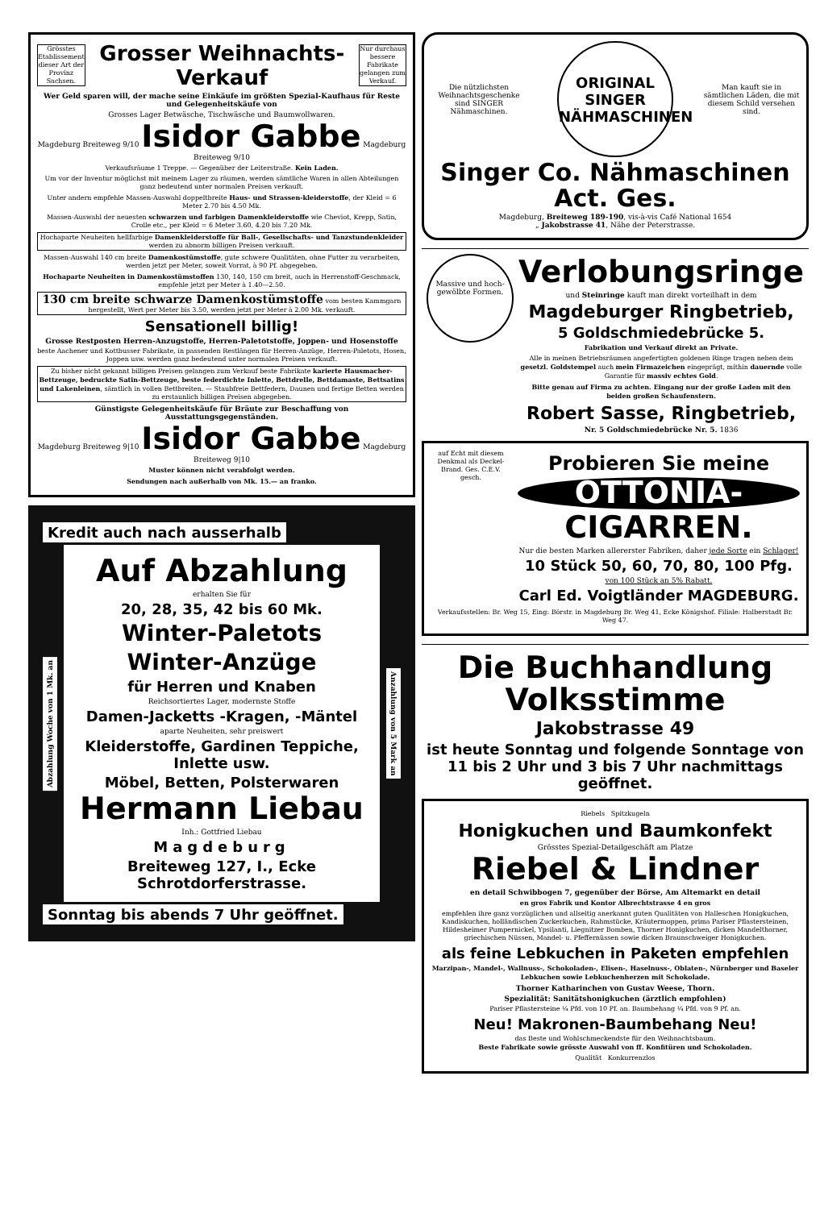Grösstes Etablissement dieser Art der Provinz Sachsen.
Grosser Weihnachts-Verkauf
Nur durchaus bessere Fabrikate gelangen zum Verkauf.
Wer Geld sparen will, der mache seine Einkäufe im größten Spezial-Kaufhaus für Reste und Gelegenheitskäufe von
Grosses Lager Betwäsche, Tischwäsche und Baumwollwaren.
Magdeburg Breiteweg 9/10 Isidor Gabbe Magdeburg Breiteweg 9/10
Verkaufsräume 1 Treppe. — Gegenüber der Leiterstraße. Kein Laden.
Um vor der Inventur möglichst mit meinem Lager zu räumen, werden sämtliche Waren in allen Abteilungen ganz bedeutend unter normalen Preisen verkauft.
Unter andern empfehle Massen-Auswahl doppeltbreite Haus- und Strassen-kleiderstoffe, der Kleid = 6 Meter 2.70 bis 4.50 Mk.
Massen-Auswahl der neuesten schwarzen und farbigen Damenkleiderstoffe wie Cheviot, Krepp, Satin, Crolle etc., per Kleid = 6 Meter 3.60, 4.20 bis 7.20 Mk.
Hochaparte Neuheiten hellfarbige Damenkleiderstoffe für Ball-, Gesellschafts- und Tanzstundenkleider werden zu abnorm billigen Preisen verkauft.
Massen-Auswahl 140 cm breite Damenkostümstoffe, gute schwere Qualitäten, ohne Futter zu verarbeiten, werden jetzt per Meter, soweit Vorrat, à 90 Pf. abgegeben.
Hochaparte Neuheiten in Damenkostümstoffen 130, 140, 150 cm breit, auch in Herrenstoff-Geschmack, empfehle jetzt per Meter à 1.40—2.50.
130 cm breite schwarze Damenkostümstoffe vom besten Kammgarn hergestellt, Wert per Meter bis 3.50, werden jetzt per Meter à 2.00 Mk. verkauft.
Sensationell billig!
Grosse Restposten Herren-Anzugstoffe, Herren-Paletotstoffe, Joppen- und Hosenstoffe
beste Aachener und Kottbusser Fabrikate, in passenden Restlängen für Herren-Anzüge, Herren-Paletots, Hosen, Joppen usw. werden ganz bedeutend unter normalen Preisen verkauft.
Zu bisher nicht gekannt billigen Preisen gelangen zum Verkauf beste Fabrikate karierte Hausmacher-Bettzeuge, bedruckte Satin-Bettzeuge, beste federdichte Inlette, Bettdrelle, Bettdamaste, Bettsatins und Lakenleinen, sämtlich in vollen Bettbreiten. — Staubfreie Bettfedern, Daunen und fertige Betten werden zu erstaunlich billigen Preisen abgegeben.
Günstigste Gelegenheitskäufe für Bräute zur Beschaffung von Ausstattungsgegenständen.
Magdeburg Breiteweg 9|10 Isidor Gabbe Magdeburg Breiteweg 9|10
Muster können nicht verabfolgt werden.
Sendungen nach außerhalb von Mk. 15.— an franko.
Kredit auch nach ausserhalb
Abzahlung Woche von 1 Mk. an
Auf Abzahlung
erhalten Sie für
20, 28, 35, 42 bis 60 Mk.
Winter-Paletots
Winter-Anzüge
für Herren und Knaben
Reichsortiertes Lager, modernste Stoffe
Damen-Jacketts -Kragen, -Mäntel
aparte Neuheiten, sehr preiswert
Kleiderstoffe, Gardinen Teppiche, Inlette usw.
Möbel, Betten, Polsterwaren
Hermann Liebau
Inh.: Gottfried Liebau
Magdeburg
Breiteweg 127, I., Ecke Schrotdorferstrasse.
Anzahlung von 5 Mark an
Sonntag bis abends 7 Uhr geöffnet.
Die nützlichsten Weihnachtsgeschenke sind SINGER Nähmaschinen.
ORIGINAL SINGER NÄHMASCHINEN
Man kauft sie in sämtlichen Läden, die mit diesem Schild versehen sind.
Singer Co. Nähmaschinen Act. Ges.
Magdeburg, Breiteweg 189-190, vis-à-vis Café National 1654
„ Jakobstrasse 41, Nähe der Peterstrasse.
Massive und hoch-gewölbte Formen.
Verlobungsringe
und Steinringe kauft man direkt vorteilhaft in dem
Magdeburger Ringbetrieb,
5 Goldschmiedebrücke 5.
Fabrikation und Verkauf direkt an Private.
Alle in meinen Betriebsräumen angefertigten goldenen Ringe tragen neben dem gesetzl. Goldstempel auch mein Firmazeichen eingeprägt, mithin dauernde volle Garantie für massiv echtes Gold.
Bitte genau auf Firma zu achten. Eingang nur der große Laden mit den beiden großen Schaufenstern.
Robert Sasse, Ringbetrieb,
Nr. 5 Goldschmiedebrücke Nr. 5. 1836
auf Echt mit diesem Denkmal als Deckel-Brand. Ges. C.E.V. gesch.
Probieren Sie meine
OTTONIA-
CIGARREN.
Nur die besten Marken allererster Fabriken, daher jede Sorte ein Schlager!
10 Stück 50, 60, 70, 80, 100 Pfg.
von 100 Stück an 5% Rabatt.
Carl Ed. Voigtländer MAGDEBURG.
Verkaufsstellen: Br. Weg 15, Eing: Börstr. in Magdeburg Br. Weg 41, Ecke Königshof. Filiale: Halberstadt Br. Weg 47.
Die Buchhandlung Volksstimme
Jakobstrasse 49
ist heute Sonntag und folgende Sonntage von 11 bis 2 Uhr und 3 bis 7 Uhr nachmittags geöffnet.
Riebels Spitzkugeln
Honigkuchen und Baumkonfekt
Grösstes Spezial-Detailgeschäft am Platze
Riebel & Lindner
en detail Schwibbogen 7, gegenüber der Börse, Am Altemarkt en detail
en gros Fabrik und Kontor Albrechtstrasse 4 en gros
empfehlen ihre ganz vorzüglichen und allseitig anerkannt guten Qualitäten von Halleschen Honigkuchen, Kandiskuchen, holländischen Zuckerkuchen, Rahmstücke, Kräutermoppen, prima Pariser Pflastersteinen, Hildesheimer Pumpernickel, Ypsilanti, Liegnitzer Bomben, Thorner Honigkuchen, dicken Mandelthorner, griechischen Nüssen, Mandel- u. Pfeffernüssen sowie dicken Braunschweiger Honigkuchen.
als feine Lebkuchen in Paketen empfehlen
Marzipan-, Mandel-, Wallnuss-, Schokoladen-, Elisen-, Haselnuss-, Oblaten-, Nürnberger und Baseler Lebkuchen sowie Lebkuchenherzen mit Schokolade.
Thorner Katharinchen von Gustav Weese, Thorn.
Spezialität: Sanitätshonigkuchen (ärztlich empfohlen)
Pariser Pflastersteine ¼ Pfd. von 10 Pf. an. Baumbehang ¼ Pfd. von 9 Pf. an.
Neu! Makronen-Baumbehang Neu!
das Beste und Wohlschmeckendste für den Weihnachtsbaum.
Beste Fabrikate sowie grösste Auswahl von ff. Konfitüren und Schokoladen.
Qualität Konkurrenzlos